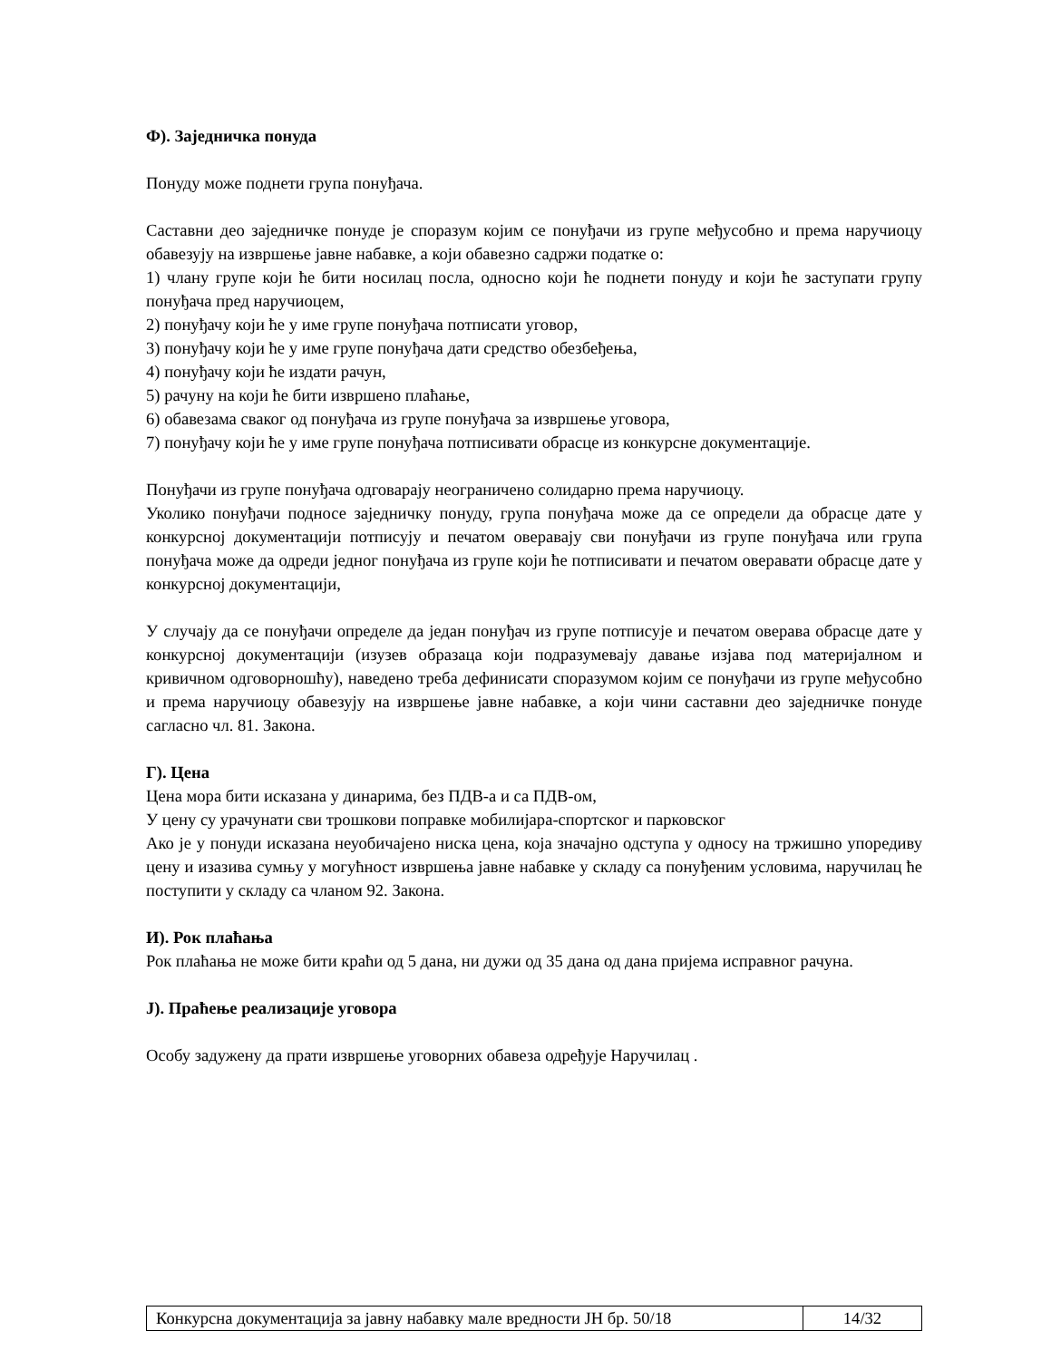Ф). Заједничка понуда
Понуду може поднети група понуђача.
Саставни део заједничке понуде је споразум којим се понуђачи из групе међусобно и према наручиоцу обавезују на извршење јавне набавке, а који обавезно садржи податке о:
1) члану групе који ће бити носилац посла, односно који ће поднети понуду и који ће заступати групу понуђача пред наручиоцем,
2) понуђачу који ће у име групе понуђача потписати уговор,
3) понуђачу који ће у име групе понуђача дати средство обезбеђења,
4) понуђачу који ће издати рачун,
5) рачуну на који ће бити извршено плаћање,
6) обавезама сваког од понуђача из групе понуђача за извршење уговора,
7) понуђачу који ће у име групе понуђача потписивати обрасце из конкурсне документације.
Понуђачи из групе понуђача одговарају неограничено солидарно према наручиоцу.
Уколико понуђачи подносе заједничку понуду, група понуђача може да се определи да обрасце дате у конкурсној документацији потписују и печатом оверавају сви понуђачи из групе понуђача или група понуђача може да одреди једног понуђача из групе који ће потписивати и печатом оверавати обрасце дате у конкурсној документацији,
У случају да се понуђачи определе да један понуђач из групе потписује и печатом оверава обрасце дате у конкурсној документацији (изузев образаца који подразумевају давање изјава под материјалном и кривичном одговорношћу), наведено треба дефинисати споразумом којим се понуђачи из групе међусобно и према наручиоцу обавезују на извршење јавне набавке, а који чини саставни део заједничке понуде сагласно чл. 81. Закона.
Г). Цена
Цена мора бити исказана у динарима, без ПДВ-а и са ПДВ-ом,
У цену су урачунати сви трошкови поправке мобилијара-спортског и парковског
Ако је у понуди исказана неуобичајено ниска цена, која значајно одступа у односу на тржишно упоредиву цену и изазива сумњу у могућност извршења јавне набавке у складу са понуђеним условима, наручилац ће поступити у складу са чланом 92. Закона.
И). Рок плаћања
Рок плаћања не може бити краћи од 5 дана, ни дужи од 35 дана од дана пријема исправног рачуна.
Ј). Праћење реализације уговора
Особу задужену да прати извршење уговорних обавеза одређује Наручилац .
| Конкурсна документација за јавну набавку мале вредности ЈН бр. 50/18 | 14/32 |